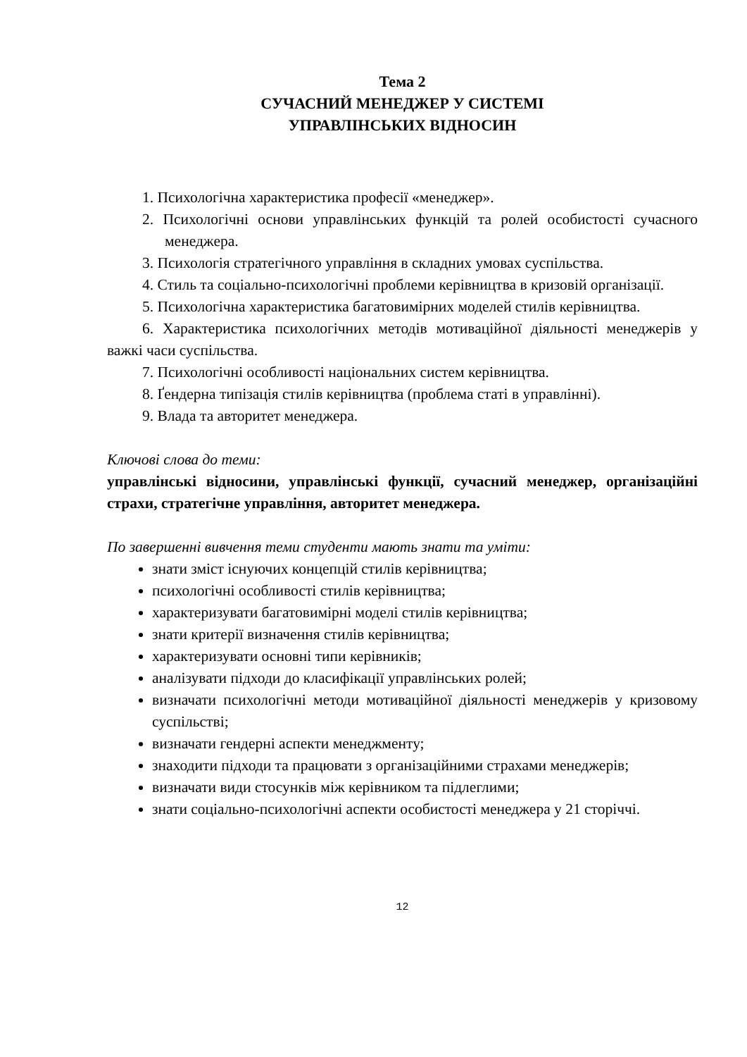Тема 2
СУЧАСНИЙ МЕНЕДЖЕР У СИСТЕМІ
УПРАВЛІНСЬКИХ ВІДНОСИН
1. Психологічна характеристика професії «менеджер».
2. Психологічні основи управлінських функцій та ролей особистості сучасного менеджера.
3. Психологія стратегічного управління в складних умовах суспільства.
4. Стиль та соціально-психологічні проблеми керівництва в кризовій організації.
5. Психологічна характеристика багатовимірних моделей стилів керівництва.
6. Характеристика психологічних методів мотиваційної діяльності менеджерів у важкі часи суспільства.
7. Психологічні особливості національних систем керівництва.
8. Ґендерна типізація стилів керівництва (проблема статі в управлінні).
9. Влада та авторитет менеджера.
Ключові слова до теми:
управлінські відносини, управлінські функції, сучасний менеджер, організаційні страхи, стратегічне управління, авторитет менеджера.
По завершенні вивчення теми студенти мають знати та уміти:
знати зміст існуючих концепцій стилів керівництва;
психологічні особливості стилів керівництва;
характеризувати багатовимірні моделі стилів керівництва;
знати критерії визначення стилів керівництва;
характеризувати основні типи керівників;
аналізувати підходи до класифікації управлінських ролей;
визначати психологічні методи мотиваційної діяльності менеджерів у кризовому суспільстві;
визначати гендерні аспекти менеджменту;
знаходити підходи та працювати з організаційними страхами менеджерів;
визначати види стосунків між керівником та підлеглими;
знати соціально-психологічні аспекти особистості менеджера у 21 сторіччі.
12